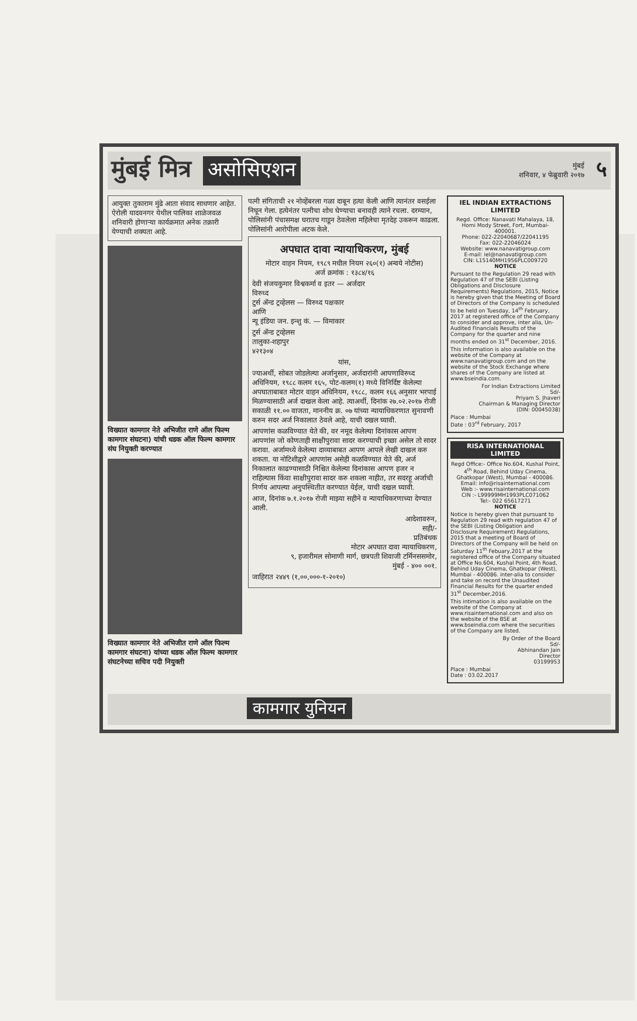मुंबई मित्र असोसिएशन
मुंबई
शनिवार, ४ फेब्रुवारी २०१७
५
आयुक्त तुकाराम मुंढे आता संवाद साधणार आहेत. ऐरोली यादवनगर येथील पालिका शाळेजवळ शनिवारी होणाऱ्या कार्यक्रमात अनेक तक्रारी येण्याची शक्यता आहे.
विख्यात कामगार नेते अभिजीत राणे ऑल फिल्म कामगार संघटना) यांची धडक ऑल फिल्म कामगार संघ नियुक्ती करण्यात
विख्यात कामगार नेते अभिजीत राणे ऑल फिल्म कामगार संघटना) यांच्या धडक ऑल फिल्म कामगार संघटनेच्या सचिव पदी नियुक्ती
पत्नी संगिताची २१ नोव्हेंबरला गळा दाबून हत्या केली आणि त्यानंतर वसईला निघून गेला. हत्येनंतर पत्नीचा शोध घेण्याचा बनावही त्याने रचला. दरम्यान, पोलिसांनी पंचासमक्ष घरातच गाडून ठेवलेला महिलेचा मृतदेह उकरून काढला. पोलिसांनी आरोपीला अटक केले.
अपघात दावा न्यायाधिकरण, मुंबई
मोटार वाहन नियम, १९८९ मधील नियम २६०(१) अन्वये नोटीस)
अर्ज क्रमांक : १३८४/१६
देवी संजयकुमार विश्वकर्मा व इतर — अर्जदार
विरुध्द
टुर्स ॲन्ड ट्रव्हेलस — विरुध्द पक्षकार
आणि
न्यू इंडिया जन. इन्शु कं. — विमाकार
टुर्स ॲन्ड ट्रव्हेलस
तालुका-शहापुर
४२१३०४
यांस,
ज्याअर्थी, सोबत जोडलेल्या अर्जानुसार, अर्जदारांनी आपणाविरुध्द अधिनियम, १९८८ कलम १६५, पोट-कलम(१) मध्ये विनिर्दिष्ट केलेल्या अपघाताबाबत मोटार वाहन अधिनियम, १९८८, कलम १६६ अनुसार भरपाई मिळण्यासाठी अर्ज दाखल केला आहे. त्याअर्थी, दिनांक २७.०२.२०१७ रोजी सकाळी ११.०० वाजता, माननीय क्र. ०७ यांच्या न्यायाधिकरणात सुनावणी करुन सदर अर्ज निकालात ठेवले आहे, याची दखल घ्यावी.
आपणांस कळविण्यात येते की, वर नमूद केलेल्या दिनांकास आपण आपणांस जो कोणताही साक्षीपुरावा सादर करण्याची इच्छा असेल तो सादर करावा. अर्जामध्ये केलेल्या दाव्याबाबत आपण आपले लेखी दाखल करु शकता. या नोटिशीद्वारे आपणांस असेही कळविण्यात येते की, अर्ज निकालात काढण्यासाठी निश्चित केलेल्या दिनांकास आपण हजर न राहिल्यास किंवा साक्षीपुरावा सादर करु शकला नाहीत, तर सदरहू अर्जाची निर्णय आपल्या अनुपस्थितीत करण्यात येईल, याची दखल घ्यावी.
आज, दिनांक ७.१.२०१७ रोजी माझ्या सहीने व न्यायाधिकरणाच्या देण्यात आली.
आदेशावरुन,
सही/-
प्रतिबंधक
मोटार अपघात दावा न्यायाधिकरण,
९, हजारीमल सोमाणी मार्ग, छत्रपती शिवाजी टर्मिनससमोर,
मुंबई - ४०० ००१.
जाहिरात २४४९ (१,००,०००-१-२०१०)
IEL INDIAN EXTRACTIONS LIMITED
Regd. Office: Nanavati Mahalaya, 18, Homi Mody Street, Fort, Mumbai- 400001.
Phone: 022-22040687/22041195
Fax: 022-22046024
Website: www.nanavatigroup.com
E-mail: iel@nanavatigroup.com
CIN: L15140MH1956PLC009720
NOTICE
Pursuant to the Regulation 29 read with Regulation 47 of the SEBI (Listing Obligations and Disclosure Requirements) Regulations, 2015, Notice is hereby given that the Meeting of Board of Directors of the Company is scheduled to be held on Tuesday, 14<sup>th</sup> February, 2017 at registered office of the Company to consider and approve, inter alia, Un-Audited Financials Results of the Company for the quarter and nine months ended on 31<sup>st</sup> December, 2016.
This information is also available on the website of the Company at www.nanavatigroup.com and on the website of the Stock Exchange where shares of the Company are listed at www.bseindia.com.
For Indian Extractions Limited
Sd/-
Priyam S. Jhaveri
Chairman & Managing Director
(DIN: 00045038)
Place : Mumbai
Date : 03<sup>rd</sup> February, 2017
RISA INTERNATIONAL LIMITED
Regd Office:- Office No.604, Kushal Point, 4<sup>th</sup> Road, Behind Uday Cinema, Ghatkopar (West), Mumbai - 400086.
Email: info@risainternational.com
Web :- www.risainternational.com
CIN :- L99999MH1993PLC071062
Tel:- 022 65617271
NOTICE
Notice is hereby given that pursuant to Regulation 29 read with regulation 47 of the SEBI (Listing Obligation and Disclosure Requirement) Regulations, 2015 that a meeting of Board of Directors of the Company will be held on Saturday 11<sup>th</sup> Febuary,2017 at the registered office of the Company situated at Office No.604, Kushal Point, 4th Road, Behind Uday Cinema, Ghatkopar (West), Mumbai - 400086. inter-alia to consider and take on record the Unaudited Financial Results for the quarter ended 31<sup>st</sup> December,2016.
This intimation is also available on the website of the Company at www.risainternational.com and also on the website of the BSE at www.bseindia.com where the securities of the Company are listed.
By Order of the Board
Sd/-
Abhinandan Jain
Director
03199953
Place : Mumbai
Date : 03.02.2017
कामगार युनियन